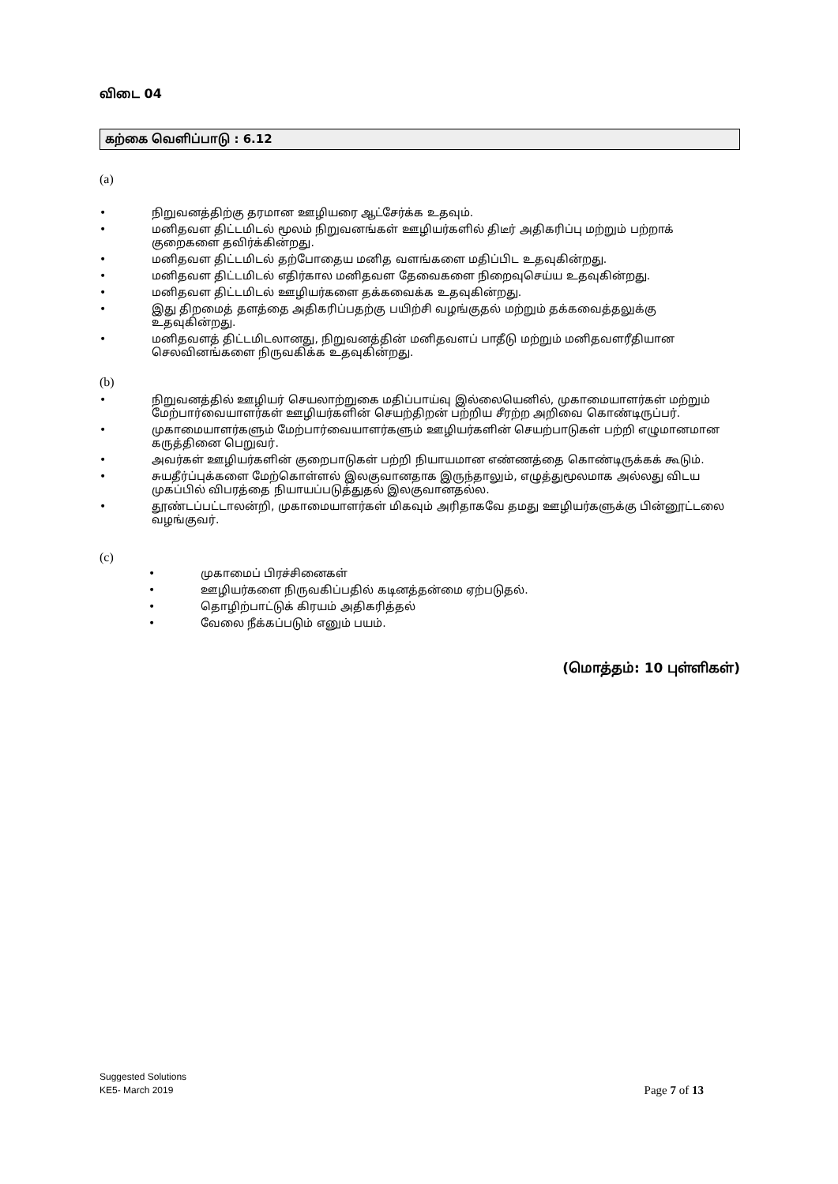விடை 04
கற்கை வெளிப்பாடு : 6.12
(a)
• நிறுவனத்திற்கு தரமான ஊழியரை ஆட்சேர்க்க உதவும்.
• மனிதவள திட்டமிடல் மூலம் நிறுவனங்கள் ஊழியர்களில் திடீர் அதிகரிப்பு மற்றும் பற்றாக் குறைகளை தவிர்க்கின்றது.
• மனிதவள திட்டமிடல் தற்போதைய மனித வளங்களை மதிப்பிட உதவுகின்றது.
• மனிதவள திட்டமிடல் எதிர்கால மனிதவள தேவைகளை நிறைவுசெய்ய உதவுகின்றது.
• மனிதவள திட்டமிடல் ஊழியர்களை தக்கவைக்க உதவுகின்றது.
• இது திறமைத் தளத்தை அதிகரிப்பதற்கு பயிற்சி வழங்குதல் மற்றும் தக்கவைத்தலுக்கு உதவுகின்றது.
• மனிதவளத் திட்டமிடலானது, நிறுவனத்தின் மனிதவளப் பாதீடு மற்றும் மனிதவளரீதியான செலவினங்களை நிருவகிக்க உதவுகின்றது.
(b)
• நிறுவனத்தில் ஊழியர் செயலாற்றுகை மதிப்பாய்வு இல்லையெனில், முகாமையாளர்கள் மற்றும் மேற்பார்வையாளர்கள் ஊழியர்களின் செயற்திறன் பற்றிய சீரற்ற அறிவை கொண்டிருப்பர்.
• முகாமையாளர்களும் மேற்பார்வையாளர்களும் ஊழியர்களின் செயற்பாடுகள் பற்றி எழுமானமான கருத்தினை பெறுவர்.
• அவர்கள் ஊழியர்களின் குறைபாடுகள் பற்றி நியாயமான எண்ணத்தை கொண்டிருக்கக் கூடும்.
• சுயதீர்ப்புக்களை மேற்கொள்ளல் இலகுவானதாக இருந்தாலும், எழுத்துமூலமாக அல்லது விடய முகப்பில் விபரத்தை நியாயப்படுத்துதல் இலகுவானதல்ல.
• தூண்டப்பட்டாலன்றி, முகாமையாளர்கள் மிகவும் அரிதாகவே தமது ஊழியர்களுக்கு பின்னூட்டலை வழங்குவர்.
(c)
• முகாமைப் பிரச்சினைகள்
• ஊழியர்களை நிருவகிப்பதில் கடினத்தன்மை ஏற்படுதல்.
• தொழிற்பாட்டுக் கிரயம் அதிகரித்தல்
• வேலை நீக்கப்படும் எனும் பயம்.
(மொத்தம்: 10 புள்ளிகள்)
Suggested Solutions
KE5- March 2019
Page 7 of 13